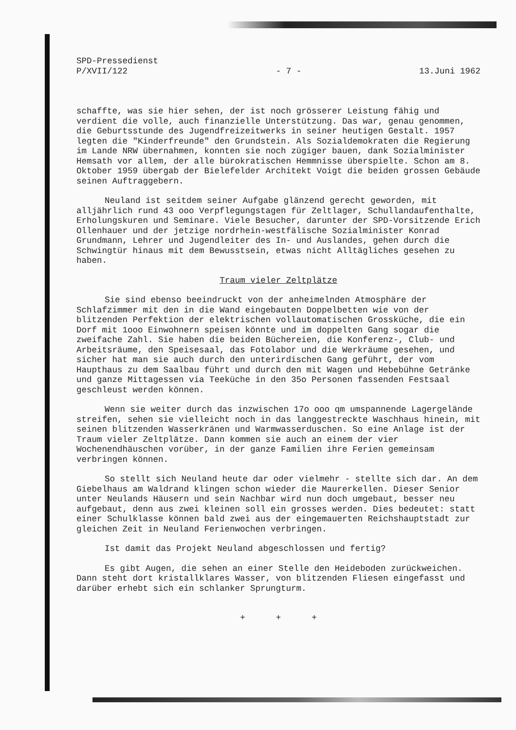SPD-Pressedienst
P/XVII/122
- 7 -
13.Juni 1962
schaffte, was sie hier sehen, der ist noch grösserer Leistung fähig und verdient die volle, auch finanzielle Unterstützung. Das war, genau genommen, die Geburtsstunde des Jugendfreizeitwerks in seiner heutigen Gestalt. 1957 legten die "Kinderfreunde" den Grundstein. Als Sozialdemokraten die Regierung im Lande NRW übernahmen, konnten sie noch zügiger bauen, dank Sozialminister Hemsath vor allem, der alle bürokratischen Hemmnisse überspielte. Schon am 8. Oktober 1959 übergab der Bielefelder Architekt Voigt die beiden grossen Gebäude seinen Auftraggebern.
Neuland ist seitdem seiner Aufgabe glänzend gerecht geworden, mit alljährlich rund 43 ooo Verpflegungstagen für Zeltlager, Schullandaufenthalte, Erholungskuren und Seminare. Viele Besucher, darunter der SPD-Vorsitzende Erich Ollenhauer und der jetzige nordrhein-westfälische Sozialminister Konrad Grundmann, Lehrer und Jugendleiter des In- und Auslandes, gehen durch die Schwingtür hinaus mit dem Bewusstsein, etwas nicht Alltägliches gesehen zu haben.
Traum vieler Zeltplätze
Sie sind ebenso beeindruckt von der anheimelnden Atmosphäre der Schlafzimmer mit den in die Wand eingebauten Doppelbetten wie von der blitzenden Perfektion der elektrischen vollautomatischen Grossküche, die ein Dorf mit 1ooo Einwohnern speisen könnte und im doppelten Gang sogar die zweifache Zahl. Sie haben die beiden Büchereien, die Konferenz-, Club- und Arbeitsräume, den Speisesaal, das Fotolabor und die Werkräume gesehen, und sicher hat man sie auch durch den unterirdischen Gang geführt, der vom Haupthaus zu dem Saalbau führt und durch den mit Wagen und Hebebühne Getränke und ganze Mittagessen via Teeküche in den 35o Personen fassenden Festsaal geschleust werden können.
Wenn sie weiter durch das inzwischen 17o ooo qm umspannende Lagergelände streifen, sehen sie vielleicht noch in das langgestreckte Waschhaus hinein, mit seinen blitzenden Wasserkränen und Warmwasserduschen. So eine Anlage ist der Traum vieler Zeltplätze. Dann kommen sie auch an einem der vier Wochenendhäuschen vorüber, in der ganze Familien ihre Ferien gemeinsam verbringen können.
So stellt sich Neuland heute dar oder vielmehr - stellte sich dar. An dem Giebelhaus am Waldrand klingen schon wieder die Maurerkellen. Dieser Senior unter Neulands Häusern und sein Nachbar wird nun doch umgebaut, besser neu aufgebaut, denn aus zwei kleinen soll ein grosses werden. Dies bedeutet: statt einer Schulklasse können bald zwei aus der eingemauerten Reichshauptstadt zur gleichen Zeit in Neuland Ferienwochen verbringen.
Ist damit das Projekt Neuland abgeschlossen und fertig?
Es gibt Augen, die sehen an einer Stelle den Heideboden zurückweichen. Dann steht dort kristallklares Wasser, von blitzenden Fliesen eingefasst und darüber erhebt sich ein schlanker Sprungturm.
+ + +